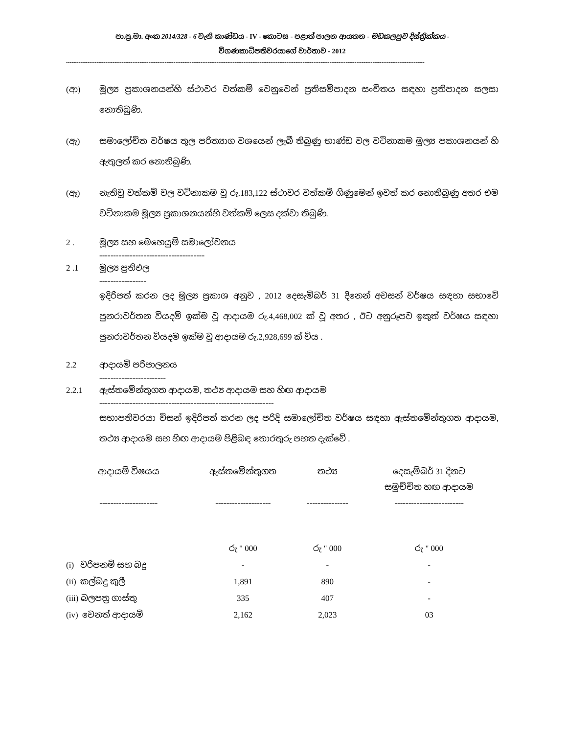පා.ප්‍ර.මා. අංක 2014/328 - 6 වැනි කාණ්ඩය - IV - කොටස - පළාත් පාලන ආයතන - මඩකලපුව දිස්ත්‍රික්කය -
විගණකාධිපතිවරයාගේ වාර්තාව - 2012
--------------------------------------------------------------------------------------------------------------------------------------------------------------------------------------------------------
(ආ) මූල්‍ය ප්‍රකාශනයන්හි ස්ථාවර වත්කම් වෙනුවෙන් ප්‍රතිසම්පාදන සංචිතය සඳහා ප්‍රතිපාදන සලසා නොතිබුණි.
(ඇ) සමාලෝචිත වර්ෂය තුල පරිත්‍යාග වශයෙන් ලැබී තිබුණු භාණ්ඩ වල වටිනාකම මූල්‍ය පකාශනයන් හි ඇතුලත් කර නොතිබුණි.
(ඈ) නැතිවූ වත්කම් වල වටිනාකම වූ රු.183,122 ස්ථාවර වත්කම් ගිණුමෙන් ඉවත් කර නොතිබුණු අතර එම වටිනාකම මූල්‍ය ප්‍රකාශනයන්හි වත්කම් ලෙස දක්වා තිබුණි.
2 . මූල්‍ය සහ මෙහෙයුම් සමාලෝචනය
--------------------------------------
2 .1 මූල්‍ය ප්‍රතිඵල
-----------------
ඉදිරිපත් කරන ලද මූල්‍ය ප්‍රකාශ අනුව , 2012 දෙසැම්බර් 31 දිනෙන් අවසන් වර්ෂය සඳහා සභාවේ පුනරාවර්තන වියදම් ඉක්ම වූ ආදායම රු.4,468,002 ක් වූ අතර , ඊට අනුරූපව ඉකුත් වර්ෂය සඳහා පුනරාවර්තන වියදම ඉක්ම වූ ආදායම රු.2,928,699 ක් විය .
2.2 ආදායම් පරිපාලනය
------------------------
2.2.1 ඇස්තමේන්තුගත ආදායම, තථ්‍ය ආදායම සහ හිඟ ආදායම
---------------------------------------------------------------
සභාපතිවරයා විසන් ඉදිරිපත් කරන ලද පරිදි සමාලෝචිත වර්ෂය සඳහා ඇස්තමේන්තුගත ආදායම, තථ්‍ය ආදායම සහ හිඟ ආදායම පිළිබඳ තොරතුරු පහත දැක්වේ .
| ආදායම් විෂයය | ඇස්තමේන්තුගත | තථ්‍ය | දෙසැම්බර් 31 දිනට සමුච්චිත හඟ ආදායම |
| --- | --- | --- | --- |
| --------------------- | -------------------- | --------------- | ------------------------- |
| | රු " 000 | රු " 000 | රු " 000 |
| (i) වරිපනම් සහ බදු | - | - | - |
| (ii) කල්බදු කුලී | 1,891 | 890 | - |
| (iii) බලපත්‍ර ගාස්තු | 335 | 407 | - |
| (iv) වෙනත් ආදායම් | 2,162 | 2,023 | 03 |